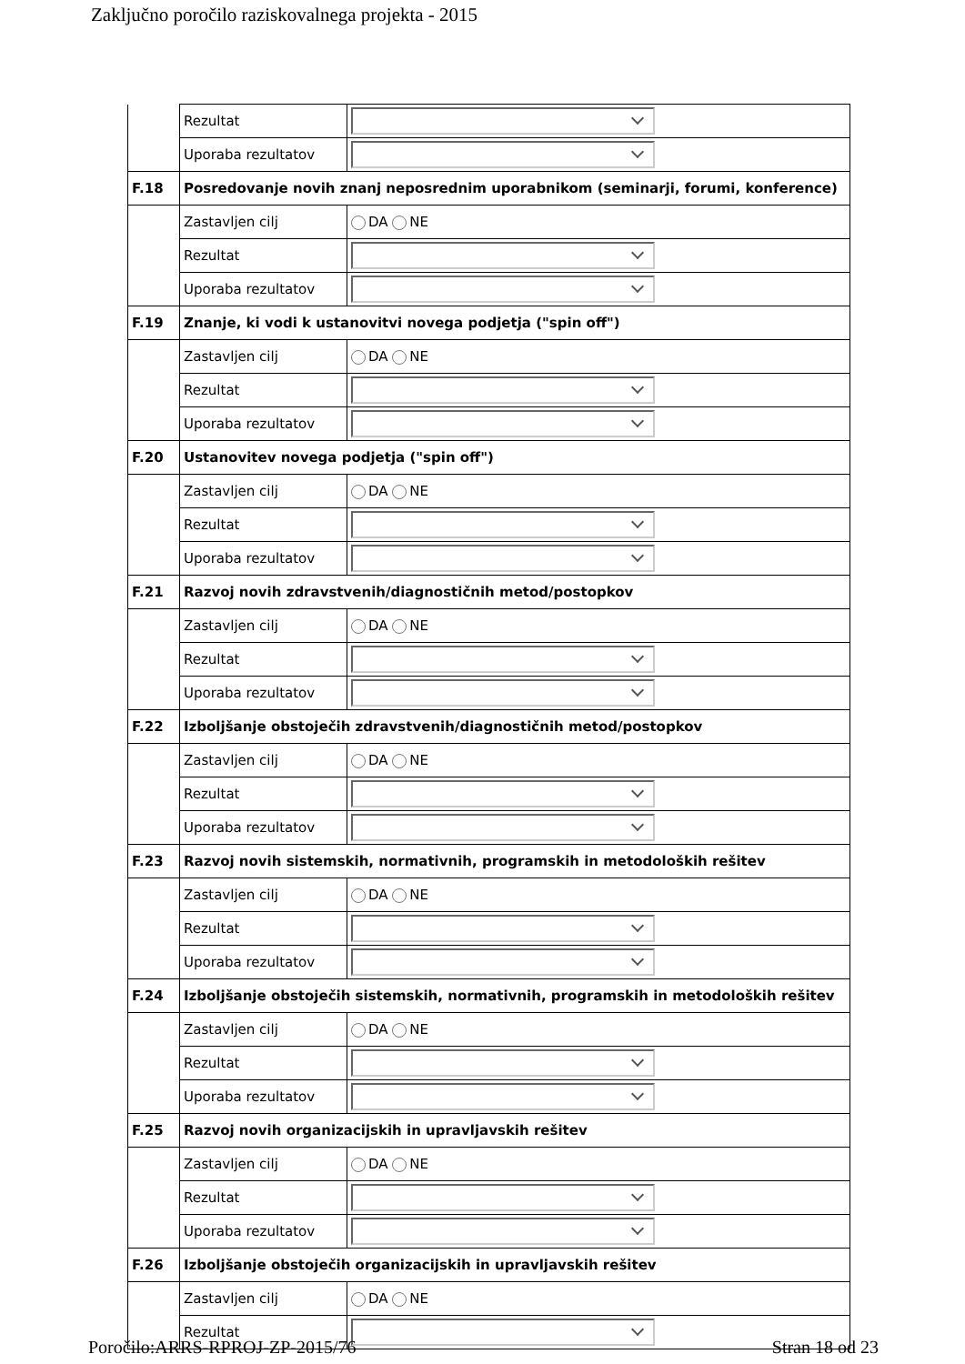Zaključno poročilo raziskovalnega projekta - 2015
| | Rezultat | |
| | Uporaba rezultatov | |
| F.18 | Posredovanje novih znanj neposrednim uporabnikom (seminarji, forumi, konference) | |
| | Zastavljen cilj | DA NE |
| | Rezultat | |
| | Uporaba rezultatov | |
| F.19 | Znanje, ki vodi k ustanovitvi novega podjetja ("spin off") | |
| | Zastavljen cilj | DA NE |
| | Rezultat | |
| | Uporaba rezultatov | |
| F.20 | Ustanovitev novega podjetja ("spin off") | |
| | Zastavljen cilj | DA NE |
| | Rezultat | |
| | Uporaba rezultatov | |
| F.21 | Razvoj novih zdravstvenih/diagnostičnih metod/postopkov | |
| | Zastavljen cilj | DA NE |
| | Rezultat | |
| | Uporaba rezultatov | |
| F.22 | Izboljšanje obstoječih zdravstvenih/diagnostičnih metod/postopkov | |
| | Zastavljen cilj | DA NE |
| | Rezultat | |
| | Uporaba rezultatov | |
| F.23 | Razvoj novih sistemskih, normativnih, programskih in metodoloških rešitev | |
| | Zastavljen cilj | DA NE |
| | Rezultat | |
| | Uporaba rezultatov | |
| F.24 | Izboljšanje obstoječih sistemskih, normativnih, programskih in metodoloških rešitev | |
| | Zastavljen cilj | DA NE |
| | Rezultat | |
| | Uporaba rezultatov | |
| F.25 | Razvoj novih organizacijskih in upravljavskih rešitev | |
| | Zastavljen cilj | DA NE |
| | Rezultat | |
| | Uporaba rezultatov | |
| F.26 | Izboljšanje obstoječih organizacijskih in upravljavskih rešitev | |
| | Zastavljen cilj | DA NE |
| | Rezultat | |
Poročilo:ARRS-RPROJ-ZP-2015/76 Stran 18 od 23